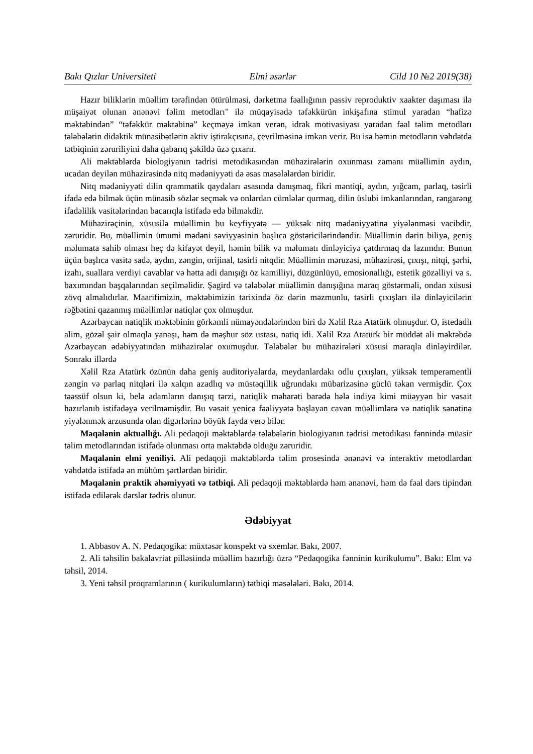Bakı Qızlar Universiteti Elmi əsərlər Cild 10 №2 2019(38)
Hazır biliklərin müəllim tərəfindən ötürülməsi, dərketmə fəallığının passiv reproduktiv xaakter daşıması ilə müşaiyət olunan ənənəvi fəlim metodları" ilə müqayisədə təfəkkürün inkişafına stimul yaradan “hafizə məktəbindən” “təfəkkür məktəbinə” keçməyə imkan verən, idrak motivasiyası yaradan fəal təlim metodları tələbələrin didaktik münasibətlərin aktiv iştirakçısına, çevrilməsinə imkan verir. Bu isə həmin metodların vəhdətdə tətbiqinin zəruriliyini daha qabarıq şəkildə üzə çıxarır.
Ali məktəblərdə biologiyanın tədrisi metodikasından mühazirələrin oxunması zamanı müəllimin aydın, ucadan deyilən mühazirəsində nitq mədəniyyəti də əsas məsələlərdən biridir.
Nitq mədəniyyəti dilin qrammatik qaydaları əsasında danışmaq, fikri məntiqi, aydın, yığcam, parlaq, təsirli ifadə edə bilmək üçün münasib sözlər seçmək və onlardan cümlələr qurmaq, dilin üslubi imkanlarından, rəngarəng ifadəlilik vasitələrindən bacarıqla istifadə edə bilməkdir.
Mühazirəçinin, xüsusilə müəllimin bu keyfiyyətə — yüksək nitq mədəniyyətinə yiyələnməsi vacibdir, zəruridir. Bu, müəllimin ümumi mədəni səviyyəsinin başlıca göstəricilərindəndir. Müəllimin dərin biliyə, geniş məlumata sahib olması heç də kifayət deyil, həmin bilik və məlumatı dinləyiciyə çatdırmaq da lazımdır. Bunun üçün başlıca vasitə sadə, aydın, zəngin, orijinal, təsirli nitqdir. Müəllimin məruzəsi, mühazirəsi, çıxışı, nitqi, şərhi, izahı, suallara verdiyi cavablar və hətta adi danışığı öz kamilliyi, düzgünlüyü, emosionallığı, estetik gözəlliyi və s. baxımından başqalarından seçilməlidir. Şagird və tələbələr müəllimin danışığına maraq göstərməli, ondan xüsusi zövq almalıdırlar. Maarifimizin, məktəbimizin tarixində öz dərin məzmunlu, təsirli çıxışları ilə dinləyicilərin rəğbətini qazanmış müəllimlər natiqlər çox olmuşdur.
Azərbaycan natiqlik məktəbinin görkəmli nümayəndələrindən biri də Xəlil Rza Atatürk olmuşdur. O, istedadlı alim, gözəl şair olmaqla yanaşı, həm də məşhur söz ustası, natiq idi. Xəlil Rza Atatürk bir müddət ali məktəbdə Azərbaycan ədəbiyyatından mühazirələr oxumuşdur. Tələbələr bu mühazirələri xüsusi maraqla dinləyirdilər. Sonrakı illərdə
Xəlil Rza Atatürk özünün daha geniş auditoriyalarda, meydanlardakı odlu çıxışları, yüksək temperamentli zəngin və parlaq nitqləri ilə xalqın azadlıq və müstəqillik uğrundakı mübarizəsinə güclü təkan vermişdir. Çox təəssüf olsun ki, belə adamların danışıq tərzi, natiqlik məharəti barədə hələ indiyə kimi müəyyən bir vəsait hazırlanıb istifadəyə verilməmişdir. Bu vəsait yenicə fəaliyyətə başlayan cavan müəllimlərə və natiqlik sənətinə yiyələnmək arzusunda olan digərlərinə böyük fayda verə bilər.
Məqalənin aktuallığı. Ali pedaqoji məktəblərdə tələbələrin biologiyanın tədrisi metodikası fənnində müasir təlim metodlarından istifadə olunması orta məktəbdə olduğu zəruridir.
Məqalənin elmi yeniliyi. Ali pedaqoji məktəblərdə təlim prosesində ənənəvi və interaktiv metodlardan vəhdətdə istifadə ən mühüm şərtlərdən biridir.
Məqalənin praktik əhəmiyyəti və tətbiqi. Ali pedaqoji məktəblərdə həm ənənəvi, həm də fəal dərs tipindən istifadə edilərək dərslər tədris olunur.
Ədəbiyyat
1. Abbasov A. N. Pedaqogika: müxtəsər konspekt və sxemlər. Bakı, 2007.
2. Ali təhsilin bakalavriat pilləsiində müəllim hazırlığı üzrə “Pedaqogika fənninin kurikulumu”. Bakı: Elm və təhsil, 2014.
3. Yeni təhsil proqramlarının ( kurikulumların) tətbiqi məsələləri. Bakı, 2014.